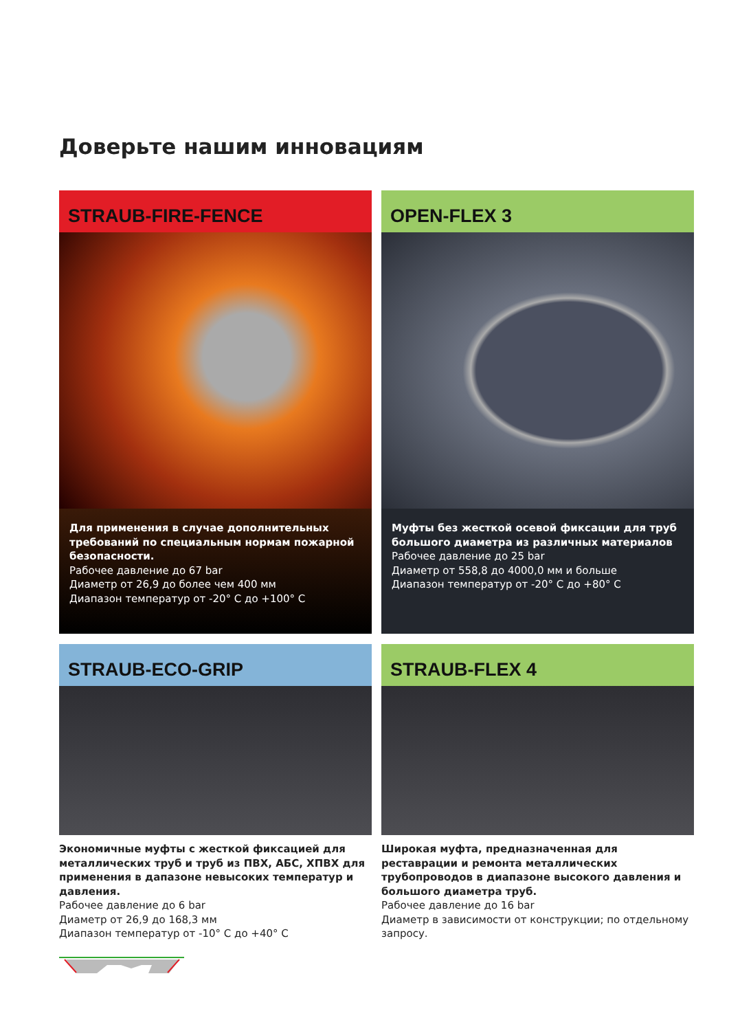Доверьте нашим инновациям
STRAUB-FIRE-FENCE
Для применения в случае дополнительных требований по специальным нормам пожарной безопасности.
Рабочее давление до 67 bar
Диаметр от 26,9 до более чем 400 мм
Диапазон температур от -20° C до +100° C
OPEN-FLEX 3
Муфты без жесткой осевой фиксации для труб большого диаметра из различных материалов
Рабочее давление до 25 bar
Диаметр от 558,8 до 4000,0 мм и больше
Диапазон температур от -20° C до +80° C
STRAUB-ECO-GRIP
Экономичные муфты с жесткой фиксацией для металлических труб и труб из ПВХ, АБС, ХПВХ для применения в дапазоне невысоких температур и давления.
Рабочее давление до 6 bar
Диаметр от 26,9 до 168,3 мм
Диапазон температур от -10° C до +40° C
STRAUB-FLEX 4
Широкая муфта, предназначенная для реставрации и ремонта металлических трубопроводов в диапазоне высокого давления и большого диаметра труб.
Рабочее давление до 16 bar
Диаметр в зависимости от конструкции; по отдельному запросу.